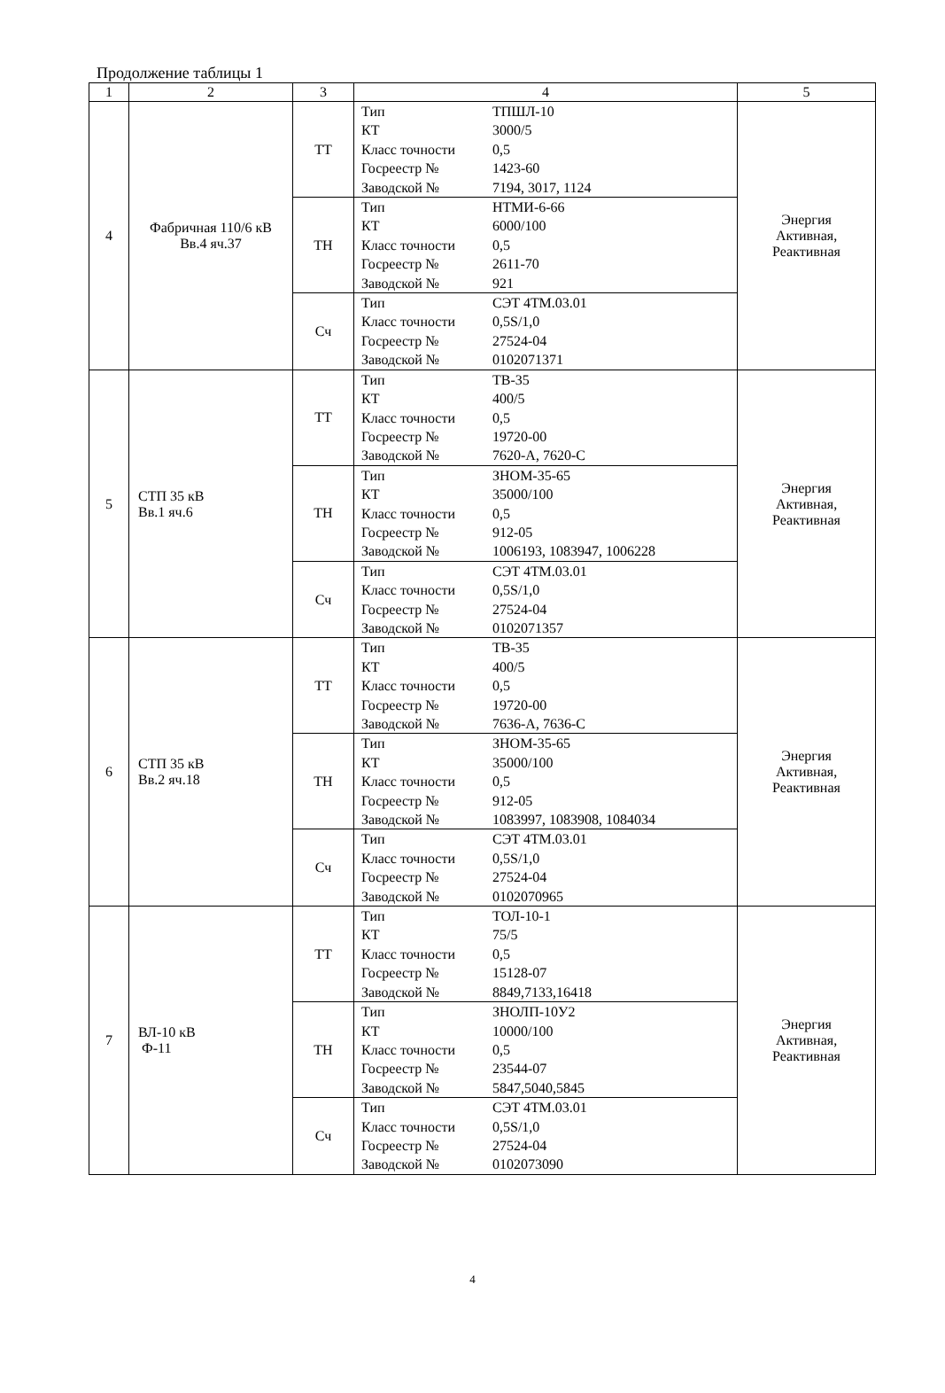Продолжение таблицы 1
| 1 | 2 | 3 | 4 | 5 |
| --- | --- | --- | --- | --- |
| 4 | Фабричная 110/6 кВ Вв.4 яч.37 | ТТ | / Тип / ТПШЛ-10 / / КТ / 3000/5 / / Класс точности / 0,5 / / Госреестр № / 1423-60 / / Заводской № / 7194, 3017, 1124 / | Энергия Активная, Реактивная |
| | | ТН | / Тип / НТМИ-6-66 / / КТ / 6000/100 / / Класс точности / 0,5 / / Госреестр № / 2611-70 / / Заводской № / 921 / | |
| | | Сч | / Тип / СЭТ 4ТМ.03.01 / / Класс точности / 0,5S/1,0 / / Госреестр № / 27524-04 / / Заводской № / 0102071371 / | |
| 5 | СТП 35 кВ Вв.1 яч.6 | ТТ | / Тип / ТВ-35 / / КТ / 400/5 / / Класс точности / 0,5 / / Госреестр № / 19720-00 / / Заводской № / 7620-А, 7620-С / | Энергия Активная, Реактивная |
| | | ТН | / Тип / ЗНОМ-35-65 / / КТ / 35000/100 / / Класс точности / 0,5 / / Госреестр № / 912-05 / / Заводской № / 1006193, 1083947, 1006228 / | |
| | | Сч | / Тип / СЭТ 4ТМ.03.01 / / Класс точности / 0,5S/1,0 / / Госреестр № / 27524-04 / / Заводской № / 0102071357 / | |
| 6 | СТП 35 кВ Вв.2 яч.18 | ТТ | / Тип / ТВ-35 / / КТ / 400/5 / / Класс точности / 0,5 / / Госреестр № / 19720-00 / / Заводской № / 7636-А, 7636-С / | Энергия Активная, Реактивная |
| | | ТН | / Тип / ЗНОМ-35-65 / / КТ / 35000/100 / / Класс точности / 0,5 / / Госреестр № / 912-05 / / Заводской № / 1083997, 1083908, 1084034 / | |
| | | Сч | / Тип / СЭТ 4ТМ.03.01 / / Класс точности / 0,5S/1,0 / / Госреестр № / 27524-04 / / Заводской № / 0102070965 / | |
| 7 | ВЛ-10 кВ Ф-11 | ТТ | / Тип / ТОЛ-10-1 / / КТ / 75/5 / / Класс точности / 0,5 / / Госреестр № / 15128-07 / / Заводской № / 8849,7133,16418 / | Энергия Активная, Реактивная |
| | | ТН | / Тип / ЗНОЛП-10У2 / / КТ / 10000/100 / / Класс точности / 0,5 / / Госреестр № / 23544-07 / / Заводской № / 5847,5040,5845 / | |
| | | Сч | / Тип / СЭТ 4ТМ.03.01 / / Класс точности / 0,5S/1,0 / / Госреестр № / 27524-04 / / Заводской № / 0102073090 / | |
4